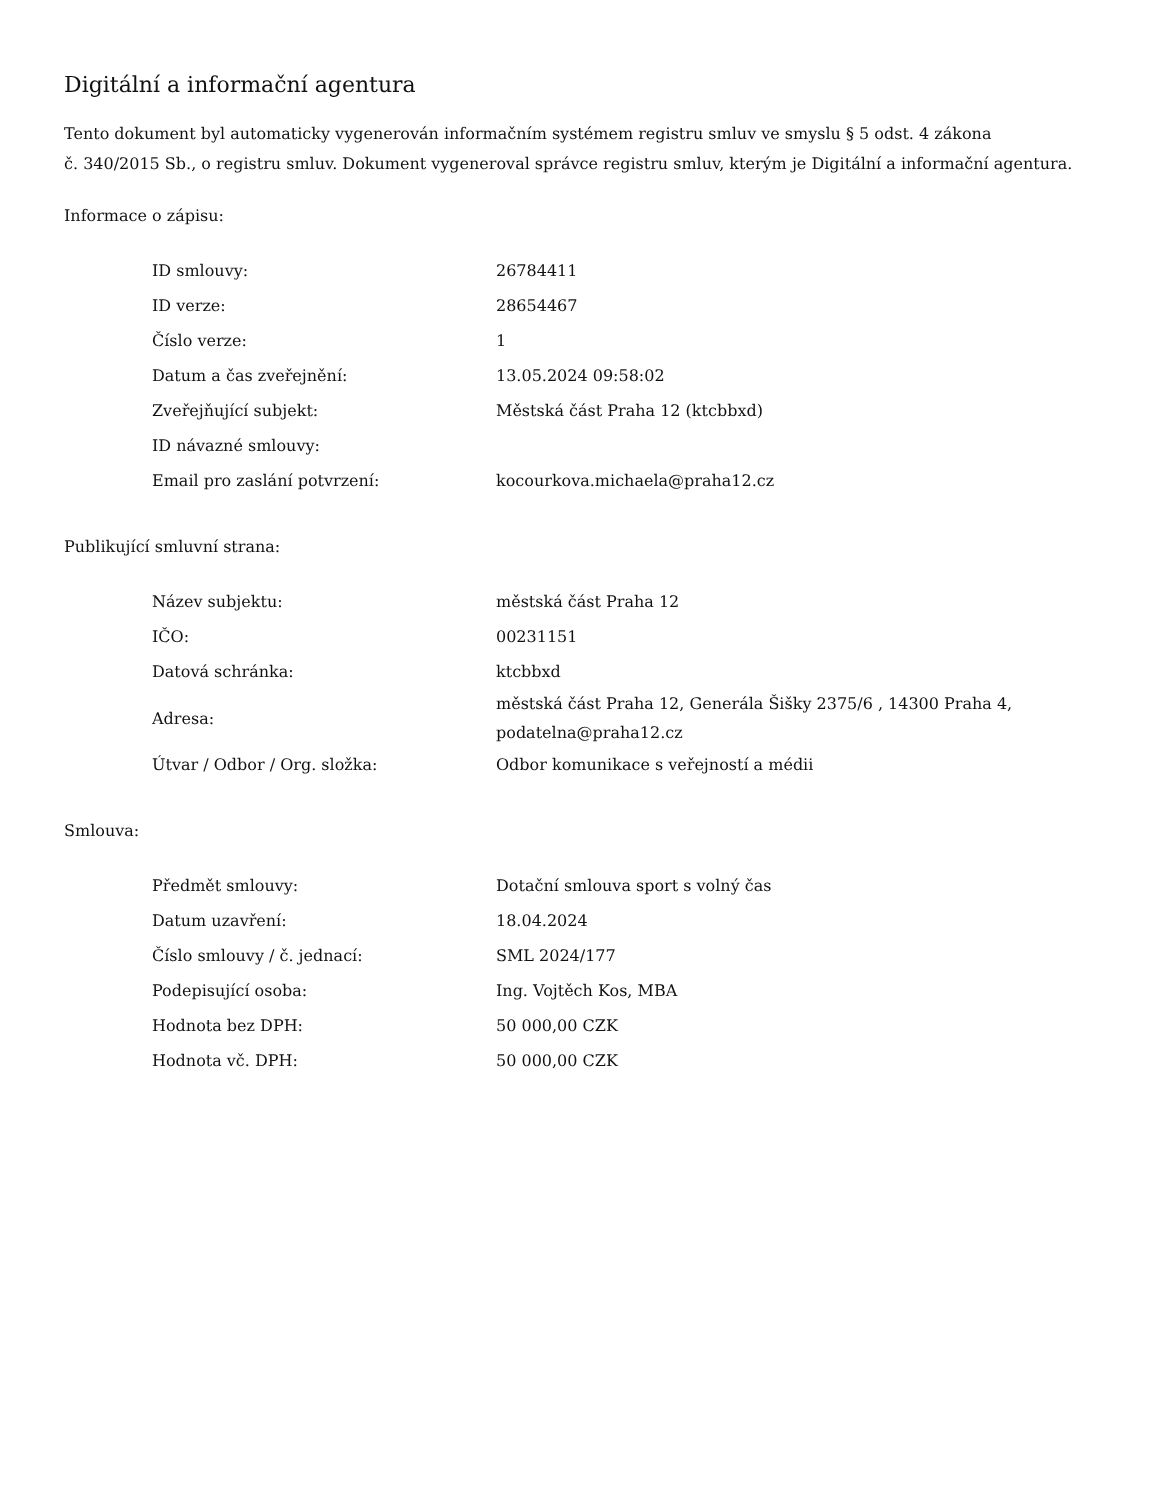Digitální a informační agentura
Tento dokument byl automaticky vygenerován informačním systémem registru smluv ve smyslu § 5 odst. 4 zákona
č. 340/2015 Sb., o registru smluv. Dokument vygeneroval správce registru smluv, kterým je Digitální a informační agentura.
Informace o zápisu:
| ID smlouvy: | 26784411 |
| ID verze: | 28654467 |
| Číslo verze: | 1 |
| Datum a čas zveřejnění: | 13.05.2024 09:58:02 |
| Zveřejňující subjekt: | Městská část Praha 12 (ktcbbxd) |
| ID návazné smlouvy: | |
| Email pro zaslání potvrzení: | kocourkova.michaela@praha12.cz |
Publikující smluvní strana:
| Název subjektu: | městská část Praha 12 |
| IČO: | 00231151 |
| Datová schránka: | ktcbbxd |
| Adresa: | městská část Praha 12, Generála Šišky 2375/6 , 14300 Praha 4, podatelna@praha12.cz |
| Útvar / Odbor / Org. složka: | Odbor komunikace s veřejností a médii |
Smlouva:
| Předmět smlouvy: | Dotační smlouva sport s volný čas |
| Datum uzavření: | 18.04.2024 |
| Číslo smlouvy / č. jednací: | SML 2024/177 |
| Podepisující osoba: | Ing. Vojtěch Kos, MBA |
| Hodnota bez DPH: | 50 000,00 CZK |
| Hodnota vč. DPH: | 50 000,00 CZK |